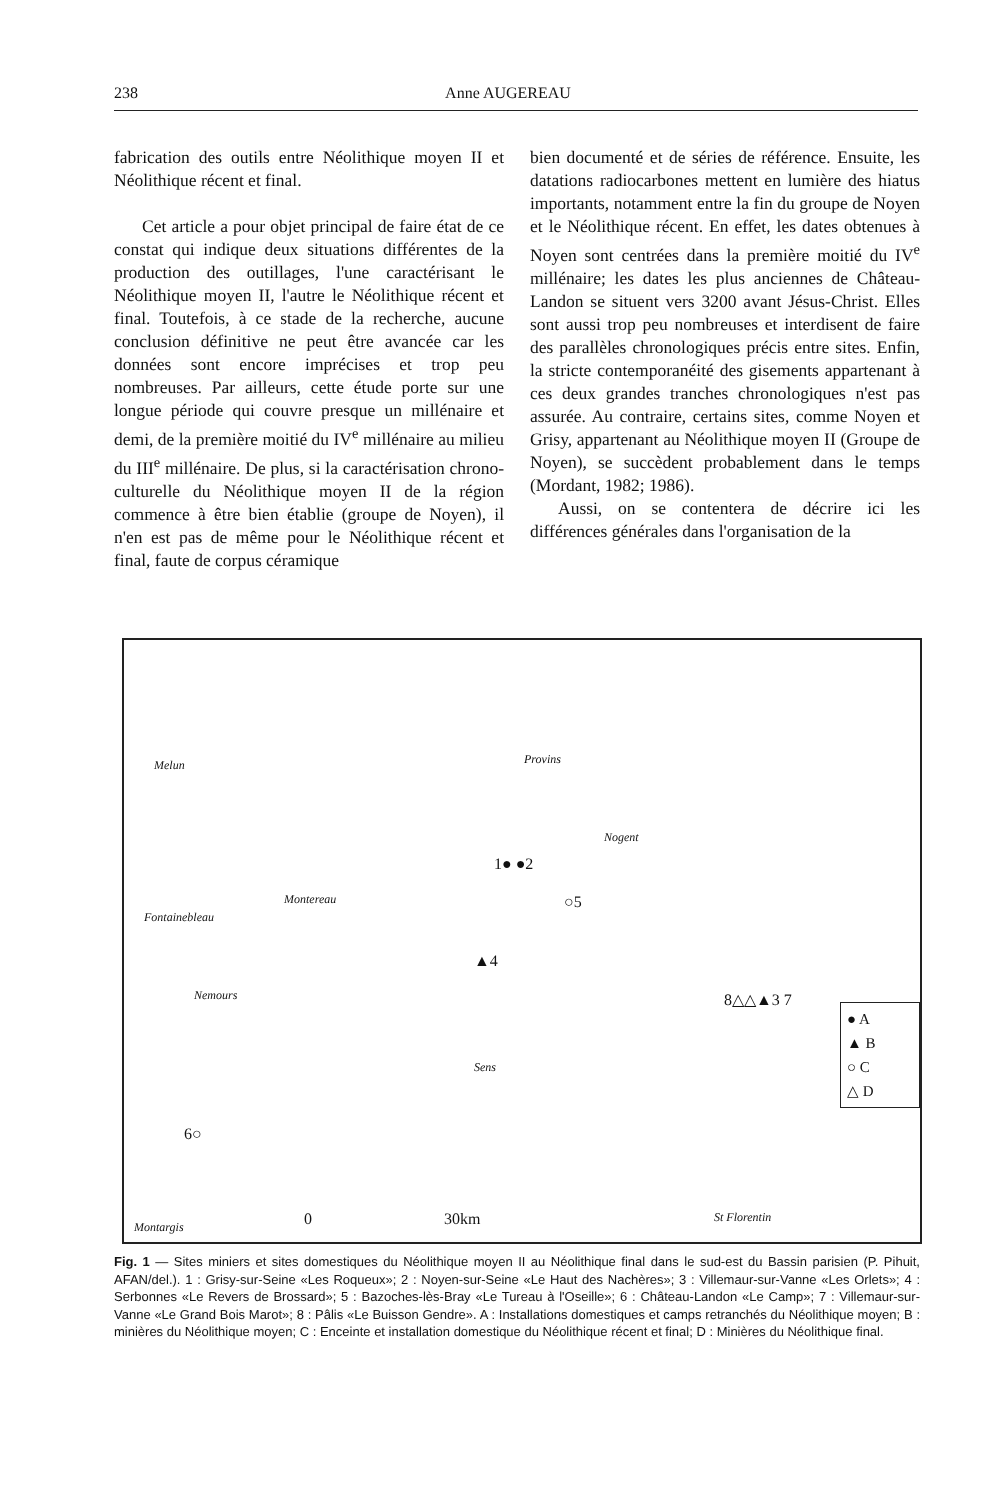238 Anne AUGEREAU
fabrication des outils entre Néolithique moyen II et Néolithique récent et final.
Cet article a pour objet principal de faire état de ce constat qui indique deux situations différentes de la production des outillages, l'une caractérisant le Néolithique moyen II, l'autre le Néolithique récent et final. Toutefois, à ce stade de la recherche, aucune conclusion définitive ne peut être avancée car les données sont encore imprécises et trop peu nombreuses. Par ailleurs, cette étude porte sur une longue période qui couvre presque un millénaire et demi, de la première moitié du IV<sup>e</sup> millénaire au milieu du III<sup>e</sup> millénaire. De plus, si la caractérisation chrono-culturelle du Néolithique moyen II de la région commence à être bien établie (groupe de Noyen), il n'en est pas de même pour le Néolithique récent et final, faute de corpus céramique
bien documenté et de séries de référence. Ensuite, les datations radiocarbones mettent en lumière des hiatus importants, notamment entre la fin du groupe de Noyen et le Néolithique récent. En effet, les dates obtenues à Noyen sont centrées dans la première moitié du IV<sup>e</sup> millénaire; les dates les plus anciennes de Château-Landon se situent vers 3200 avant Jésus-Christ. Elles sont aussi trop peu nombreuses et interdisent de faire des parallèles chronologiques précis entre sites. Enfin, la stricte contemporanéité des gisements appartenant à ces deux grandes tranches chronologiques n'est pas assurée. Au contraire, certains sites, comme Noyen et Grisy, appartenant au Néolithique moyen II (Groupe de Noyen), se succèdent probablement dans le temps (Mordant, 1982; 1986).
Aussi, on se contentera de décrire ici les différences générales dans l'organisation de la
Melun Provins
Nogent
Montereau
Fontainebleau
Nemours
Sens
Montargis
St Florentin
1● ●2
○5
▲4
8△△▲3 7
6○
0 30km
● A
▲ B
○ C
△ D
Fig. 1 — Sites miniers et sites domestiques du Néolithique moyen II au Néolithique final dans le sud-est du Bassin parisien (P. Pihuit, AFAN/del.). 1 : Grisy-sur-Seine «Les Roqueux»; 2 : Noyen-sur-Seine «Le Haut des Nachères»; 3 : Villemaur-sur-Vanne «Les Orlets»; 4 : Serbonnes «Le Revers de Brossard»; 5 : Bazoches-lès-Bray «Le Tureau à l'Oseille»; 6 : Château-Landon «Le Camp»; 7 : Villemaur-sur-Vanne «Le Grand Bois Marot»; 8 : Pâlis «Le Buisson Gendre». A : Installations domestiques et camps retranchés du Néolithique moyen; B : minières du Néolithique moyen; C : Enceinte et installation domestique du Néolithique récent et final; D : Minières du Néolithique final.